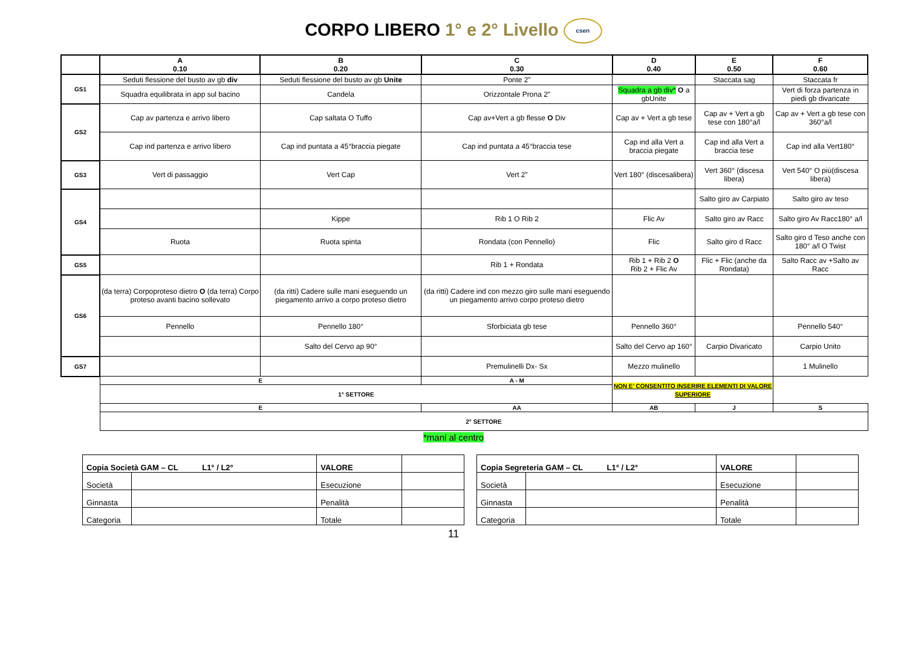CORPO LIBERO 1° e 2° Livello csen
| | A 0.10 | B 0.20 | C 0.30 | D 0.40 | E 0.50 | F 0.60 |
| --- | --- | --- | --- | --- | --- | --- |
| GS1 | Seduti flessione del busto av gb div | Seduti flessione del busto av gb Unite | Ponte 2” | | Staccata sag | Staccata fr |
| | Squadra equilibrata in app sul bacino | Candela | Orizzontale Prona 2” | Squadra a gb div* O a gbUnite | | Vert di forza partenza in piedi gb divaricate |
| GS2 | Cap av partenza e arrivo libero | Cap saltata O Tuffo | Cap av+Vert a gb flesse O Div | Cap av + Vert a gb tese | Cap av + Vert a gb tese con 180°a/l | Cap av + Vert a gb tese con 360°a/l |
| | Cap ind partenza e arrivo libero | Cap ind puntata a 45°braccia piegate | Cap ind puntata a 45°braccia tese | Cap ind alla Vert a braccia piegate | Cap ind alla Vert a braccia tese | Cap ind alla Vert180° |
| GS3 | Vert di passaggio | Vert Cap | Vert 2” | Vert 180° (discesalibera) | Vert 360° (discesa libera) | Vert 540° O più(discesa libera) |
| GS4 | | | | | Salto giro av Carpiato | Salto giro av teso |
| | | Kippe | Rib 1 O Rib 2 | Flic Av | Salto giro av Racc | Salto giro Av Racc180° a/l |
| | Ruota | Ruota spinta | Rondata (con Pennello) | Flic | Salto giro d Racc | Salto giro d Teso anche con 180° a/l O Twist |
| GS5 | | | Rib 1 + Rondata | Rib 1 + Rib 2 O Rib 2 + Flic Av | Flic + Flic (anche da Rondata) | Salto Racc av +Salto av Racc |
| GS6 | (da terra) Corpoproteso dietro O (da terra) Corpo proteso avanti bacino sollevato | (da ritti) Cadere sulle mani eseguendo un piegamento arrivo a corpo proteso dietro | (da ritti) Cadere ind con mezzo giro sulle mani eseguendo un piegamento arrivo corpo proteso dietro | | | |
| | Pennello | Pennello 180° | Sforbiciata gb tese | Pennello 360° | | Pennello 540° |
| | | Salto del Cervo ap 90° | | Salto del Cervo ap 160° | Carpio Divaricato | Carpio Unito |
| GS7 | | | Premulinelli Dx- Sx | Mezzo mulinello | | 1 Mulinello |
| | E | | A - M | NON E’ CONSENTITO INSERIRE ELEMENTI DI VALORE SUPERIORE | | |
| | 1° SETTORE | | | | | |
| | E | | AA | AB | J | S |
| | 2° SETTORE | | | | | |
*mani al centro
| Copia Società GAM – CL L1° / L2° | | VALORE | |
| Società | | Esecuzione | |
| Ginnasta | | Penalità | |
| Categoria | | Totale | |
| Copia Segreteria GAM – CL L1° / L2° | | VALORE | |
| Società | | Esecuzione | |
| Ginnasta | | Penalità | |
| Categoria | | Totale | |
11